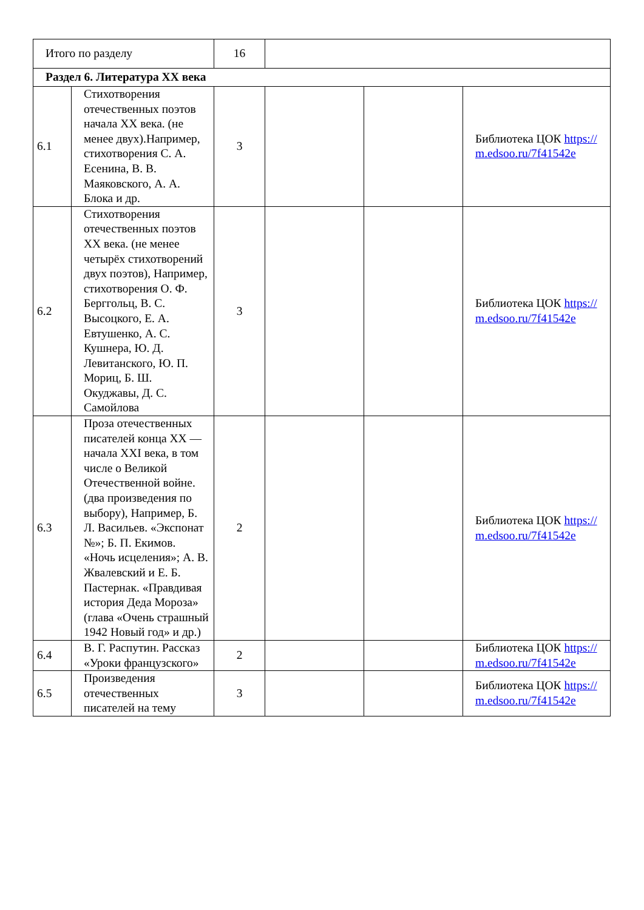| Итого по разделу | | 16 | | | |
| Раздел 6. Литература XX века | | | | | |
| 6.1 | Стихотворения отечественных поэтов начала XX века. (не менее двух).Например, стихотворения С. А. Есенина, В. В. Маяковского, А. А. Блока и др. | 3 | | | Библиотека ЦОК https://m.edsoo.ru/7f41542e |
| 6.2 | Стихотворения отечественных поэтов XX века. (не менее четырёх стихотворений двух поэтов), Например, стихотворения О. Ф. Берггольц, В. С. Высоцкого, Е. А. Евтушенко, А. С. Кушнера, Ю. Д. Левитанского, Ю. П. Мориц, Б. Ш. Окуджавы, Д. С. Самойлова | 3 | | | Библиотека ЦОК https://m.edsoo.ru/7f41542e |
| 6.3 | Проза отечественных писателей конца XX — начала XXI века, в том числе о Великой Отечественной войне. (два произведения по выбору), Например, Б. Л. Васильев. «Экспонат №»; Б. П. Екимов. «Ночь исцеления»; А. В. Жвалевский и Е. Б. Пастернак. «Правдивая история Деда Мороза» (глава «Очень страшный 1942 Новый год» и др.) | 2 | | | Библиотека ЦОК https://m.edsoo.ru/7f41542e |
| 6.4 | В. Г. Распутин. Рассказ «Уроки французского» | 2 | | | Библиотека ЦОК https://m.edsoo.ru/7f41542e |
| 6.5 | Произведения отечественных писателей на тему | 3 | | | Библиотека ЦОК https://m.edsoo.ru/7f41542e |